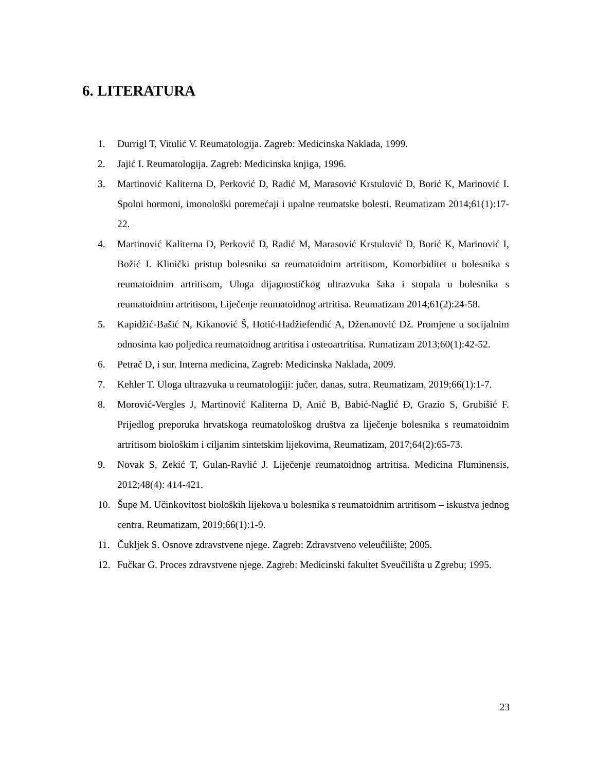6. LITERATURA
1. Durrigl T, Vitulić V. Reumatologija. Zagreb: Medicinska Naklada, 1999.
2. Jajić I. Reumatologija. Zagreb: Medicinska knjiga, 1996.
3. Martinović Kaliterna D, Perković D, Radić M, Marasović Krstulović D, Borić K, Marinović I. Spolni hormoni, imonološki poremećaji i upalne reumatske bolesti. Reumatizam 2014;61(1):17-22.
4. Martinović Kaliterna D, Perković D, Radić M, Marasović Krstulović D, Borić K, Marinović I, Božić I. Klinički pristup bolesniku sa reumatoidnim artritisom, Komorbiditet u bolesnika s reumatoidnim artritisom, Uloga dijagnostičkog ultrazvuka šaka i stopala u bolesnika s reumatoidnim artritisom, Liječenje reumatoidnog artritisa. Reumatizam 2014;61(2):24-58.
5. Kapidžić-Bašić N, Kikanović Š, Hotić-Hadžiefendić A, Dženanović Dž. Promjene u socijalnim odnosima kao poljedica reumatoidnog artritisa i osteoartritisa. Rumatizam 2013;60(1):42-52.
6. Petrač D, i sur. Interna medicina, Zagreb: Medicinska Naklada, 2009.
7. Kehler T. Uloga ultrazvuka u reumatologiji: jučer, danas, sutra. Reumatizam, 2019;66(1):1-7.
8. Morović-Vergles J, Martinović Kaliterna D, Anić B, Babić-Naglić Đ, Grazio S, Grubišić F. Prijedlog preporuka hrvatskoga reumatološkog društva za liječenje bolesnika s reumatoidnim artritisom biološkim i ciljanim sintetskim lijekovima, Reumatizam, 2017;64(2):65-73.
9. Novak S, Zekić T, Gulan-Ravlić J. Liječenje reumatoidnog artritisa. Medicina Fluminensis, 2012;48(4): 414-421.
10. Šupe M. Učinkovitost bioloških lijekova u bolesnika s reumatoidnim artritisom – iskustva jednog centra. Reumatizam, 2019;66(1):1-9.
11. Čukljek S. Osnove zdravstvene njege. Zagreb: Zdravstveno veleučilište; 2005.
12. Fučkar G. Proces zdravstvene njege. Zagreb: Medicinski fakultet Sveučilišta u Zgrebu; 1995.
23